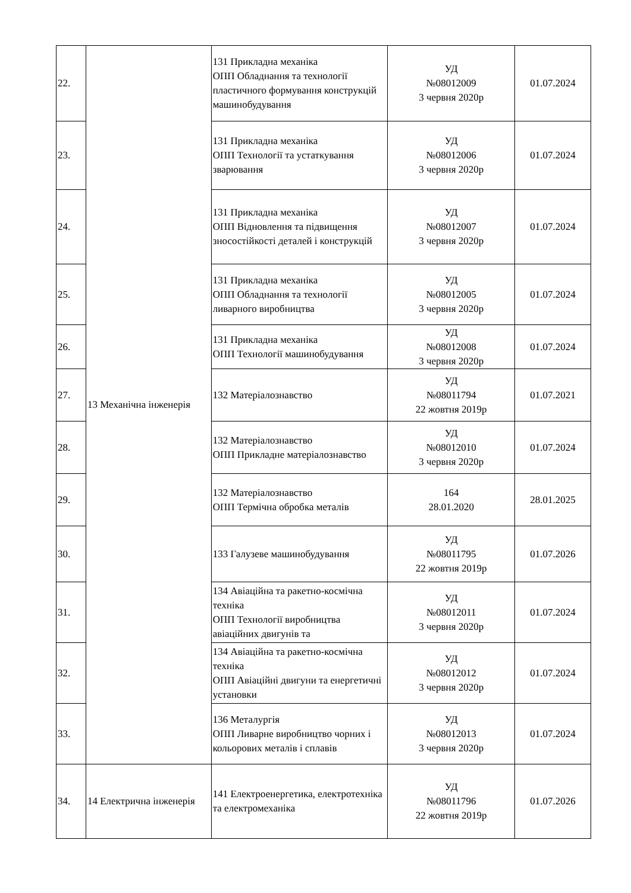| 22. | 13 Механічна інженерія | 131 Прикладна механіка ОПП Обладнання та технології пластичного формування конструкцій машинобудування | УД №08012009 3 червня 2020р | 01.07.2024 |
| 23. | | 131 Прикладна механіка ОПП Технології та устаткування зварювання | УД №08012006 3 червня 2020р | 01.07.2024 |
| 24. | | 131 Прикладна механіка ОПП Відновлення та підвищення зносостійкості деталей і конструкцій | УД №08012007 3 червня 2020р | 01.07.2024 |
| 25. | | 131 Прикладна механіка ОПП Обладнання та технології ливарного виробництва | УД №08012005 3 червня 2020р | 01.07.2024 |
| 26. | | 131 Прикладна механіка ОПП Технології машинобудування | УД №08012008 3 червня 2020р | 01.07.2024 |
| 27. | | 132 Матеріалознавство | УД №08011794 22 жовтня 2019р | 01.07.2021 |
| 28. | | 132 Матеріалознавство ОПП Прикладне матеріалознавство | УД №08012010 3 червня 2020р | 01.07.2024 |
| 29. | | 132 Матеріалознавство ОПП Термічна обробка металів | 164 28.01.2020 | 28.01.2025 |
| 30. | | 133 Галузеве машинобудування | УД №08011795 22 жовтня 2019р | 01.07.2026 |
| 31. | | 134 Авіаційна та ракетно-космічна техніка ОПП Технології виробництва авіаційних двигунів та | УД №08012011 3 червня 2020р | 01.07.2024 |
| 32. | | 134 Авіаційна та ракетно-космічна техніка ОПП Авіаційні двигуни та енергетичні установки | УД №08012012 3 червня 2020р | 01.07.2024 |
| 33. | | 136 Металургія ОПП Ливарне виробництво чорних і кольорових металів і сплавів | УД №08012013 3 червня 2020р | 01.07.2024 |
| 34. | 14 Електрична інженерія | 141 Електроенергетика, електротехніка та електромеханіка | УД №08011796 22 жовтня 2019р | 01.07.2026 |